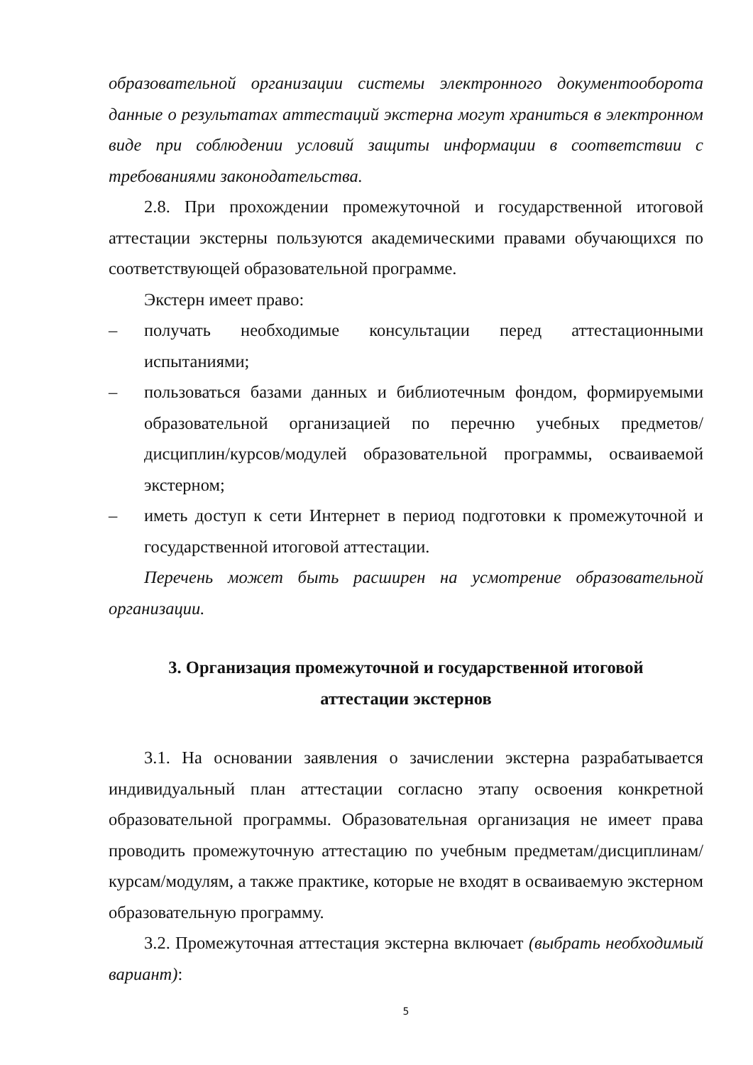образовательной организации системы электронного документооборота данные о результатах аттестаций экстерна могут храниться в электронном виде при соблюдении условий защиты информации в соответствии с требованиями законодательства.
2.8. При прохождении промежуточной и государственной итоговой аттестации экстерны пользуются академическими правами обучающихся по соответствующей образовательной программе.
Экстерн имеет право:
– получать необходимые консультации перед аттестационными испытаниями;
– пользоваться базами данных и библиотечным фондом, формируемыми образовательной организацией по перечню учебных предметов/дисциплин/курсов/модулей образовательной программы, осваиваемой экстерном;
– иметь доступ к сети Интернет в период подготовки к промежуточной и государственной итоговой аттестации.
Перечень может быть расширен на усмотрение образовательной организации.
3. Организация промежуточной и государственной итоговой
аттестации экстернов
3.1. На основании заявления о зачислении экстерна разрабатывается индивидуальный план аттестации согласно этапу освоения конкретной образовательной программы. Образовательная организация не имеет права проводить промежуточную аттестацию по учебным предметам/дисциплинам/курсам/модулям, а также практике, которые не входят в осваиваемую экстерном образовательную программу.
3.2. Промежуточная аттестация экстерна включает (выбрать необходимый вариант):
5